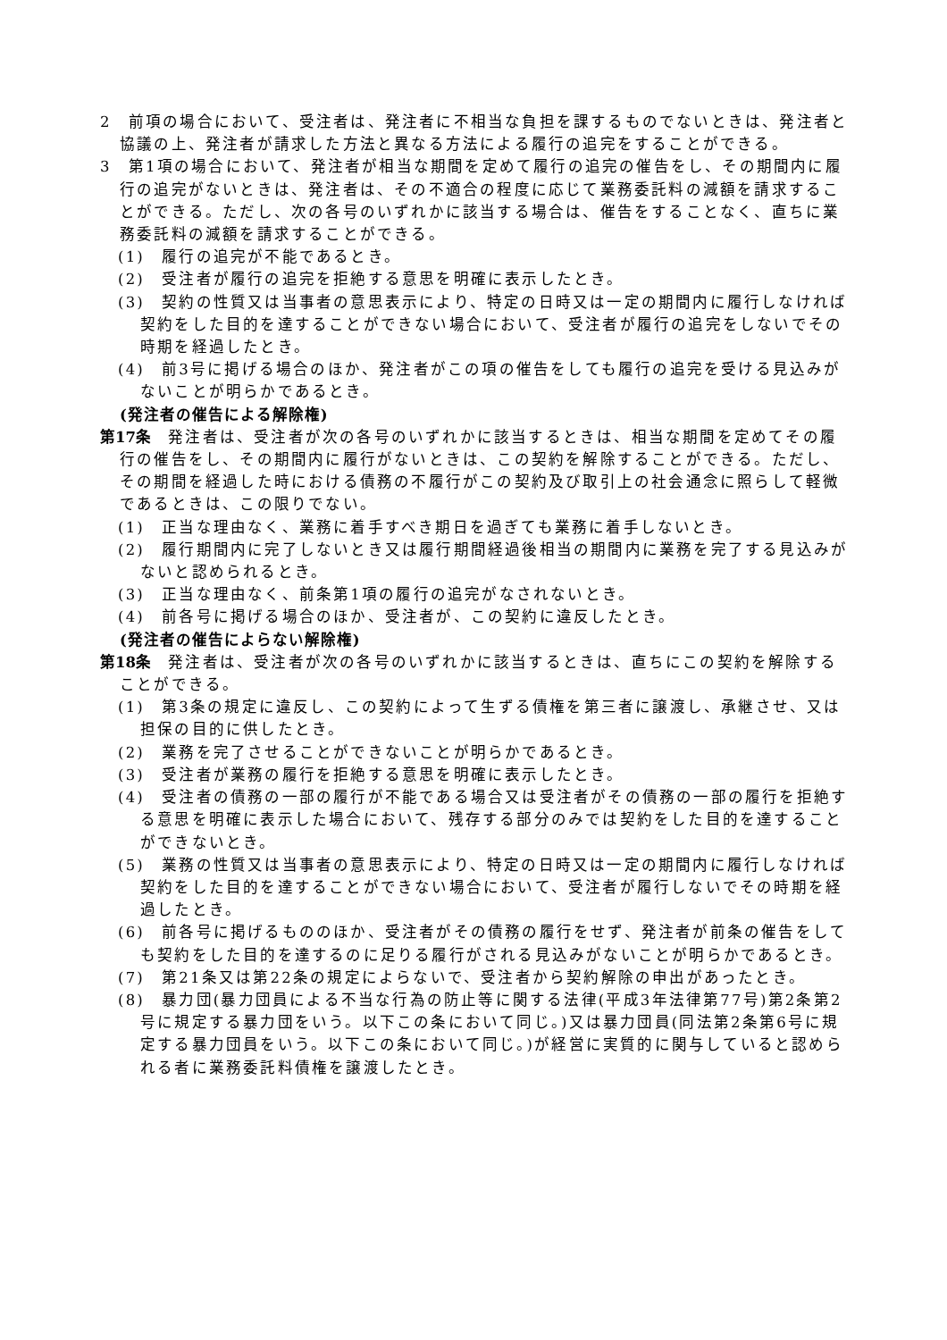2　前項の場合において、受注者は、発注者に不相当な負担を課するものでないときは、発注者と協議の上、発注者が請求した方法と異なる方法による履行の追完をすることができる。
3　第1項の場合において、発注者が相当な期間を定めて履行の追完の催告をし、その期間内に履行の追完がないときは、発注者は、その不適合の程度に応じて業務委託料の減額を請求することができる。ただし、次の各号のいずれかに該当する場合は、催告をすることなく、直ちに業務委託料の減額を請求することができる。
(1)　履行の追完が不能であるとき。
(2)　受注者が履行の追完を拒絶する意思を明確に表示したとき。
(3)　契約の性質又は当事者の意思表示により、特定の日時又は一定の期間内に履行しなければ契約をした目的を達することができない場合において、受注者が履行の追完をしないでその時期を経過したとき。
(4)　前3号に掲げる場合のほか、発注者がこの項の催告をしても履行の追完を受ける見込みがないことが明らかであるとき。
(発注者の催告による解除権)
第17条　発注者は、受注者が次の各号のいずれかに該当するときは、相当な期間を定めてその履行の催告をし、その期間内に履行がないときは、この契約を解除することができる。ただし、その期間を経過した時における債務の不履行がこの契約及び取引上の社会通念に照らして軽微であるときは、この限りでない。
(1)　正当な理由なく、業務に着手すべき期日を過ぎても業務に着手しないとき。
(2)　履行期間内に完了しないとき又は履行期間経過後相当の期間内に業務を完了する見込みがないと認められるとき。
(3)　正当な理由なく、前条第1項の履行の追完がなされないとき。
(4)　前各号に掲げる場合のほか、受注者が、この契約に違反したとき。
(発注者の催告によらない解除権)
第18条　発注者は、受注者が次の各号のいずれかに該当するときは、直ちにこの契約を解除することができる。
(1)　第3条の規定に違反し、この契約によって生ずる債権を第三者に譲渡し、承継させ、又は担保の目的に供したとき。
(2)　業務を完了させることができないことが明らかであるとき。
(3)　受注者が業務の履行を拒絶する意思を明確に表示したとき。
(4)　受注者の債務の一部の履行が不能である場合又は受注者がその債務の一部の履行を拒絶する意思を明確に表示した場合において、残存する部分のみでは契約をした目的を達することができないとき。
(5)　業務の性質又は当事者の意思表示により、特定の日時又は一定の期間内に履行しなければ契約をした目的を達することができない場合において、受注者が履行しないでその時期を経過したとき。
(6)　前各号に掲げるもののほか、受注者がその債務の履行をせず、発注者が前条の催告をしても契約をした目的を達するのに足りる履行がされる見込みがないことが明らかであるとき。
(7)　第21条又は第22条の規定によらないで、受注者から契約解除の申出があったとき。
(8)　暴力団(暴力団員による不当な行為の防止等に関する法律(平成3年法律第77号)第2条第2号に規定する暴力団をいう。以下この条において同じ。)又は暴力団員(同法第2条第6号に規定する暴力団員をいう。以下この条において同じ。)が経営に実質的に関与していると認められる者に業務委託料債権を譲渡したとき。